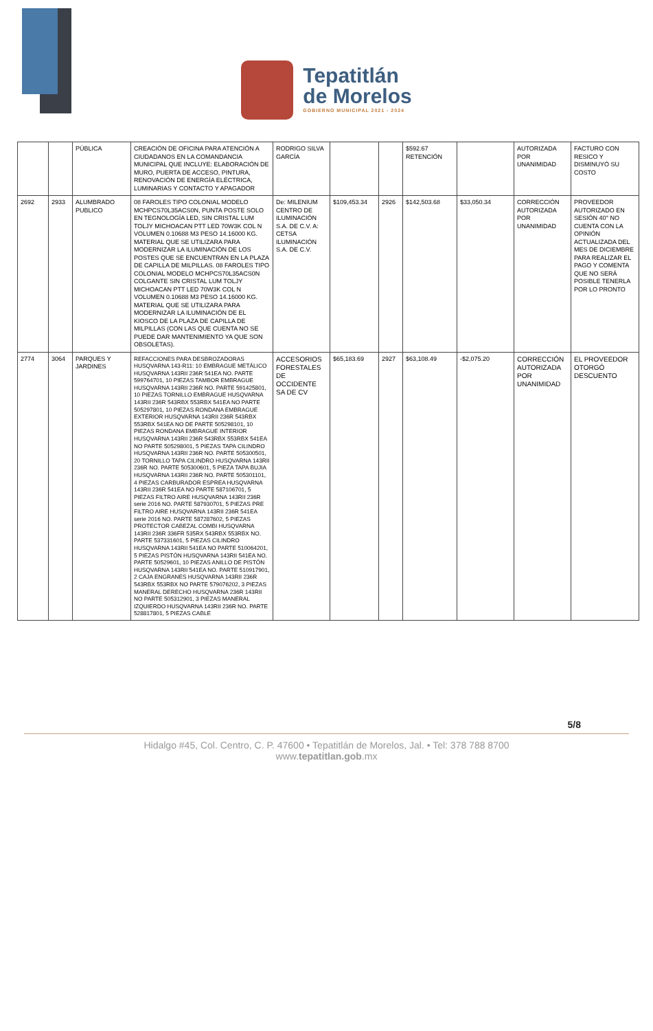Tepatitlán
de Morelos
GOBIERNO MUNICIPAL 2021 - 2024
| | | PÚBLICA | CREACIÓN DE OFICINA PARA ATENCIÓN A CIUDADANOS EN LA COMANDANCIA MUNICIPAL QUE INCLUYE: ELABORACIÓN DE MURO, PUERTA DE ACCESO, PINTURA, RENOVACIÓN DE ENERGÍA ELÉCTRICA, LUMINARIAS Y CONTACTO Y APAGADOR | RODRIGO SILVA GARCÍA | | | $592.67 RETENCIÓN | | AUTORIZADA POR UNANIMIDAD | FACTURO CON RESICO Y DISMINUYÓ SU COSTO |
| 2692 | 2933 | ALUMBRADO PUBLICO | 08 FAROLES TIPO COLONIAL MODELO MCHPCS70L35ACS0N, PUNTA POSTE SOLO EN TEGNOLOGÍA LED, SIN CRISTAL LUM TOLJY MICHOACAN PTT LED 70W3K COL N VOLUMEN 0.10688 M3 PESO 14.16000 KG. MATERIAL QUE SE UTILIZARA PARA MODERNIZAR LA ILUMINACIÓN DE LOS POSTES QUE SE ENCUENTRAN EN LA PLAZA DE CAPILLA DE MILPILLAS. 08 FAROLES TIPO COLONIAL MODELO MCHPCS70L35ACS0N COLGANTE SIN CRISTAL LUM TOLJY MICHOACAN PTT LED 70W3K COL N VOLUMEN 0.10688 M3 PESO 14.16000 KG. MATERIAL QUE SE UTILIZARA PARA MODERNIZAR LA ILUMINACIÓN DE EL KIOSCO DE LA PLAZA DE CAPILLA DE MILPILLAS (CON LAS QUE CUENTA NO SE PUEDE DAR MANTENIMIENTO YA QUE SON OBSOLETAS). | De: MILENIUM CENTRO DE ILUMINACIÓN S.A. DE C.V. A: CETSA ILUMINACIÓN S.A. DE C.V. | $109,453.34 | 2926 | $142,503.68 | $33,050.34 | CORRECCIÓN AUTORIZADA POR UNANIMIDAD | PROVEEDOR AUTORIZADO EN SESIÓN 40° NO CUENTA CON LA OPINIÓN ACTUALIZADA DEL MES DE DICIEMBRE PARA REALIZAR EL PAGO Y COMENTA QUE NO SERÁ POSIBLE TENERLA POR LO PRONTO |
| 2774 | 3064 | PARQUES Y JARDINES | REFACCIONES PARA DESBROZADORAS HUSQVARNA 143-R11: 10 EMBRAGUE METÁLICO HUSQVARNA 143RII 236R 541EA NO. PARTE 599764701, 10 PIEZAS TAMBOR EMBRAGUE HUSQVARNA 143RII 236R NO. PARTE 591425801, 10 PIEZAS TORNILLO EMBRAGUE HUSQVARNA 143RII 236R 543RBX 553RBX 541EA NO PARTE 505297801, 10 PIEZAS RONDANA EMBRAGUE EXTERIOR HUSQVARNA 143RII 236R 543RBX 553RBX 541EA NO DE PARTE 505298101, 10 PIEZAS RONDANA EMBRAGUE INTERIOR HUSQVARNA 143RII 236R 543RBX 553RBX 541EA NO PARTE 505298001, 5 PIEZAS TAPA CILINDRO HUSQVARNA 143RII 236R NO. PARTE 505300501, 20 TORNILLO TAPA CILINDRO HUSQVARNA 143RII 236R NO. PARTE 505300601, 5 PIEZA TAPA BUJIA HUSQVARNA 143RII 236R NO. PARTE 505301101, 4 PIEZAS CARBURADOR ESPREA HUSQVARNA 143RII 236R 541EA NO PARTE 587106701, 5 PIEZAS FILTRO AIRE HUSQVARNA 143RII 236R serie 2016 NO. PARTE 587930701, 5 PIEZAS PRE FILTRO AIRE HUSQVARNA 143RII 236R 541EA serie 2016 NO. PARTE 587287602, 5 PIEZAS PROTECTOR CABEZAL COMBI HUSQVARNA 143RII 236R 336FR 535RX 543RBX 553RBX NO. PARTE 537331601, 5 PIEZAS CILINDRO HUSQVARNA 143RII 541EA NO PARTE 510064201, 5 PIEZAS PISTÓN HUSQVARNA 143RII 541EA NO. PARTE 50529601, 10 PIEZAS ANILLO DE PISTÓN HUSQVARNA 143RII 541EA NO. PARTE 510917901, 2 CAJA ENGRANES HUSQVARNA 143RII 236R 543RBX 553RBX NO PARTE 579076202, 3 PIEZAS MANERAL DERECHO HUSQVARNA 236R 143RII NO PARTE 505312901, 3 PIEZAS MANERAL IZQUIERDO HUSQVARNA 143RII 236R NO. PARTE 528817801, 5 PIEZAS CABLE | ACCESORIOS FORESTALES DE OCCIDENTE SA DE CV | $65,183.69 | 2927 | $63,108.49 | -$2,075.20 | CORRECCIÓN AUTORIZADA POR UNANIMIDAD | EL PROVEEDOR OTORGÓ DESCUENTO |
5/8
Hidalgo #45, Col. Centro, C. P. 47600 • Tepatitlán de Morelos, Jal. • Tel: 378 788 8700
www.tepatitlan.gob.mx